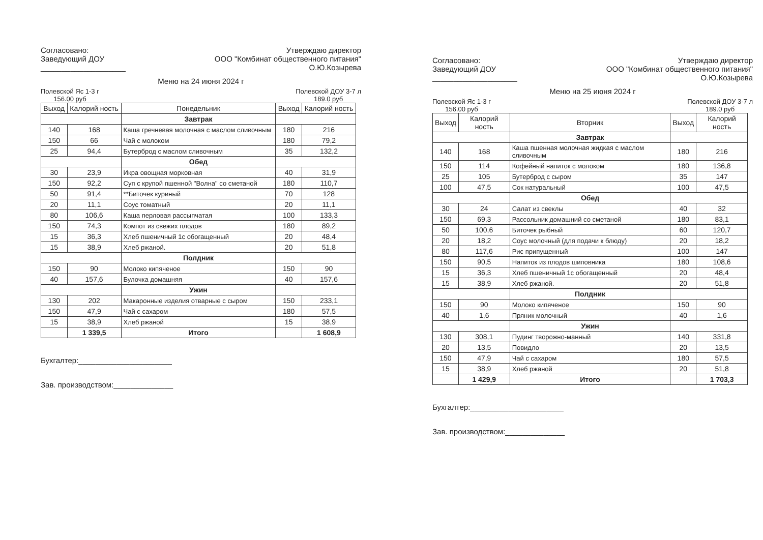Согласовано:
Заведующий ДОУ
____________________
Утверждаю директор
ООО "Комбинат общественного питания"
О.Ю.Козырева
Меню на 24 июня 2024 г
Полевской Яс 1-3 г
156.00 руб
Полевской ДОУ 3-7 л
189.0 руб
| Выход | Калорий ность | Понедельник | Выход | Калорий ность |
| --- | --- | --- | --- | --- |
| | | Завтрак | | |
| 140 | 168 | Каша гречневая молочная с маслом сливочным | 180 | 216 |
| 150 | 66 | Чай с молоком | 180 | 79,2 |
| 25 | 94,4 | Бутерброд с маслом сливочным | 35 | 132,2 |
| | | Обед | | |
| 30 | 23,9 | Икра овощная морковная | 40 | 31,9 |
| 150 | 92,2 | Суп с крупой пшенной "Волна" со сметаной | 180 | 110,7 |
| 50 | 91,4 | **Биточек куриный | 70 | 128 |
| 20 | 11,1 | Соус томатный | 20 | 11,1 |
| 80 | 106,6 | Каша перловая рассыпчатая | 100 | 133,3 |
| 150 | 74,3 | Компот из свежих плодов | 180 | 89,2 |
| 15 | 36,3 | Хлеб пшеничный 1с обогащенный | 20 | 48,4 |
| 15 | 38,9 | Хлеб ржаной. | 20 | 51,8 |
| | | Полдник | | |
| 150 | 90 | Молоко кипяченое | 150 | 90 |
| 40 | 157,6 | Булочка домашняя | 40 | 157,6 |
| | | Ужин | | |
| 130 | 202 | Макаронные изделия отварные с сыром | 150 | 233,1 |
| 150 | 47,9 | Чай с сахаром | 180 | 57,5 |
| 15 | 38,9 | Хлеб ржаной | 15 | 38,9 |
| | 1 339,5 | Итого | | 1 608,9 |
Бухгалтер:______________________
Зав. производством:______________
Согласовано:
Заведующий ДОУ
____________________
Утверждаю директор
ООО "Комбинат общественного питания"
О.Ю.Козырева
Меню на 25 июня 2024 г
Полевской Яс 1-3 г
156.00 руб
Полевской ДОУ 3-7 л
189.0 руб
| Выход | Калорий ность | Вторник | Выход | Калорий ность |
| --- | --- | --- | --- | --- |
| | | Завтрак | | |
| 140 | 168 | Каша пшенная молочная жидкая с маслом сливочным | 180 | 216 |
| 150 | 114 | Кофейный напиток с молоком | 180 | 136,8 |
| 25 | 105 | Бутерброд с сыром | 35 | 147 |
| 100 | 47,5 | Сок натуральный | 100 | 47,5 |
| | | Обед | | |
| 30 | 24 | Салат из свеклы | 40 | 32 |
| 150 | 69,3 | Рассольник домашний со сметаной | 180 | 83,1 |
| 50 | 100,6 | Биточек рыбный | 60 | 120,7 |
| 20 | 18,2 | Соус молочный (для подачи к блюду) | 20 | 18,2 |
| 80 | 117,6 | Рис припущенный | 100 | 147 |
| 150 | 90,5 | Напиток из плодов шиповника | 180 | 108,6 |
| 15 | 36,3 | Хлеб пшеничный 1с обогащенный | 20 | 48,4 |
| 15 | 38,9 | Хлеб ржаной. | 20 | 51,8 |
| | | Полдник | | |
| 150 | 90 | Молоко кипяченое | 150 | 90 |
| 40 | 1,6 | Пряник молочный | 40 | 1,6 |
| | | Ужин | | |
| 130 | 308,1 | Пудинг творожно-манный | 140 | 331,8 |
| 20 | 13,5 | Повидло | 20 | 13,5 |
| 150 | 47,9 | Чай с сахаром | 180 | 57,5 |
| 15 | 38,9 | Хлеб ржаной | 20 | 51,8 |
| | 1 429,9 | Итого | | 1 703,3 |
Бухгалтер:______________________
Зав. производством:______________